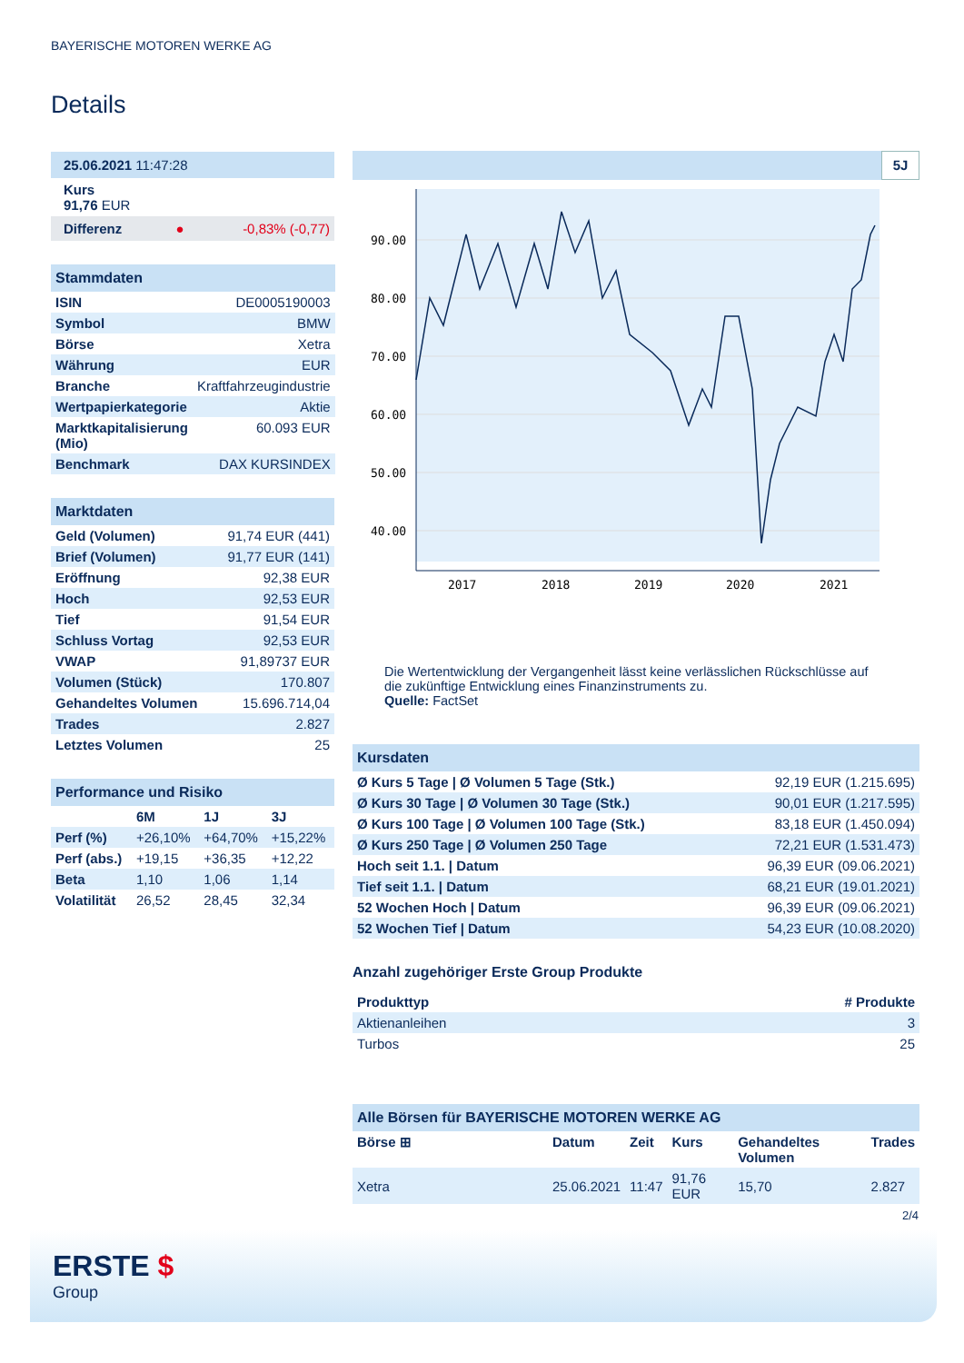BAYERISCHE MOTOREN WERKE AG
Details
| 25.06.2021 11:47:28 |
| Kurs 91,76 EUR |
| Differenz | ● | -0,83% (-0,77) |
| Stammdaten | |
| ISIN | DE0005190003 |
| Symbol | BMW |
| Börse | Xetra |
| Währung | EUR |
| Branche | Kraftfahrzeugindustrie |
| Wertpapierkategorie | Aktie |
| Marktkapitalisierung (Mio) | 60.093 EUR |
| Benchmark | DAX KURSINDEX |
| Marktdaten | |
| Geld (Volumen) | 91,74 EUR (441) |
| Brief (Volumen) | 91,77 EUR (141) |
| Eröffnung | 92,38 EUR |
| Hoch | 92,53 EUR |
| Tief | 91,54 EUR |
| Schluss Vortag | 92,53 EUR |
| VWAP | 91,89737 EUR |
| Volumen (Stück) | 170.807 |
| Gehandeltes Volumen | 15.696.714,04 |
| Trades | 2.827 |
| Letztes Volumen | 25 |
| Performance und Risiko | | | |
| | 6M | 1J | 3J |
| Perf (%) | +26,10% | +64,70% | +15,22% |
| Perf (abs.) | +19,15 | +36,35 | +12,22 |
| Beta | 1,10 | 1,06 | 1,14 |
| Volatilität | 26,52 | 28,45 | 32,34 |
5J
90.00
80.00
70.00
60.00
50.00
40.00
2017
2018
2019
2020
2021
Die Wertentwicklung der Vergangenheit lässt keine verlässlichen Rückschlüsse auf die zukünftige Entwicklung eines Finanzinstruments zu.
Quelle: FactSet
| Kursdaten | |
| Ø Kurs 5 Tage / Ø Volumen 5 Tage (Stk.) | 92,19 EUR (1.215.695) |
| Ø Kurs 30 Tage / Ø Volumen 30 Tage (Stk.) | 90,01 EUR (1.217.595) |
| Ø Kurs 100 Tage / Ø Volumen 100 Tage (Stk.) | 83,18 EUR (1.450.094) |
| Ø Kurs 250 Tage / Ø Volumen 250 Tage | 72,21 EUR (1.531.473) |
| Hoch seit 1.1. / Datum | 96,39 EUR (09.06.2021) |
| Tief seit 1.1. / Datum | 68,21 EUR (19.01.2021) |
| 52 Wochen Hoch / Datum | 96,39 EUR (09.06.2021) |
| 52 Wochen Tief / Datum | 54,23 EUR (10.08.2020) |
Anzahl zugehöriger Erste Group Produkte
| Produkttyp | # Produkte |
| --- | --- |
| Aktienanleihen | 3 |
| Turbos | 25 |
| Alle Börsen für BAYERISCHE MOTOREN WERKE AG | | | | | |
| Börse ⊞ | Datum | Zeit | Kurs | Gehandeltes Volumen | Trades |
| Xetra | 25.06.2021 | 11:47 | 91,76 EUR | 15,70 | 2.827 |
2/4
ERSTE $
Group